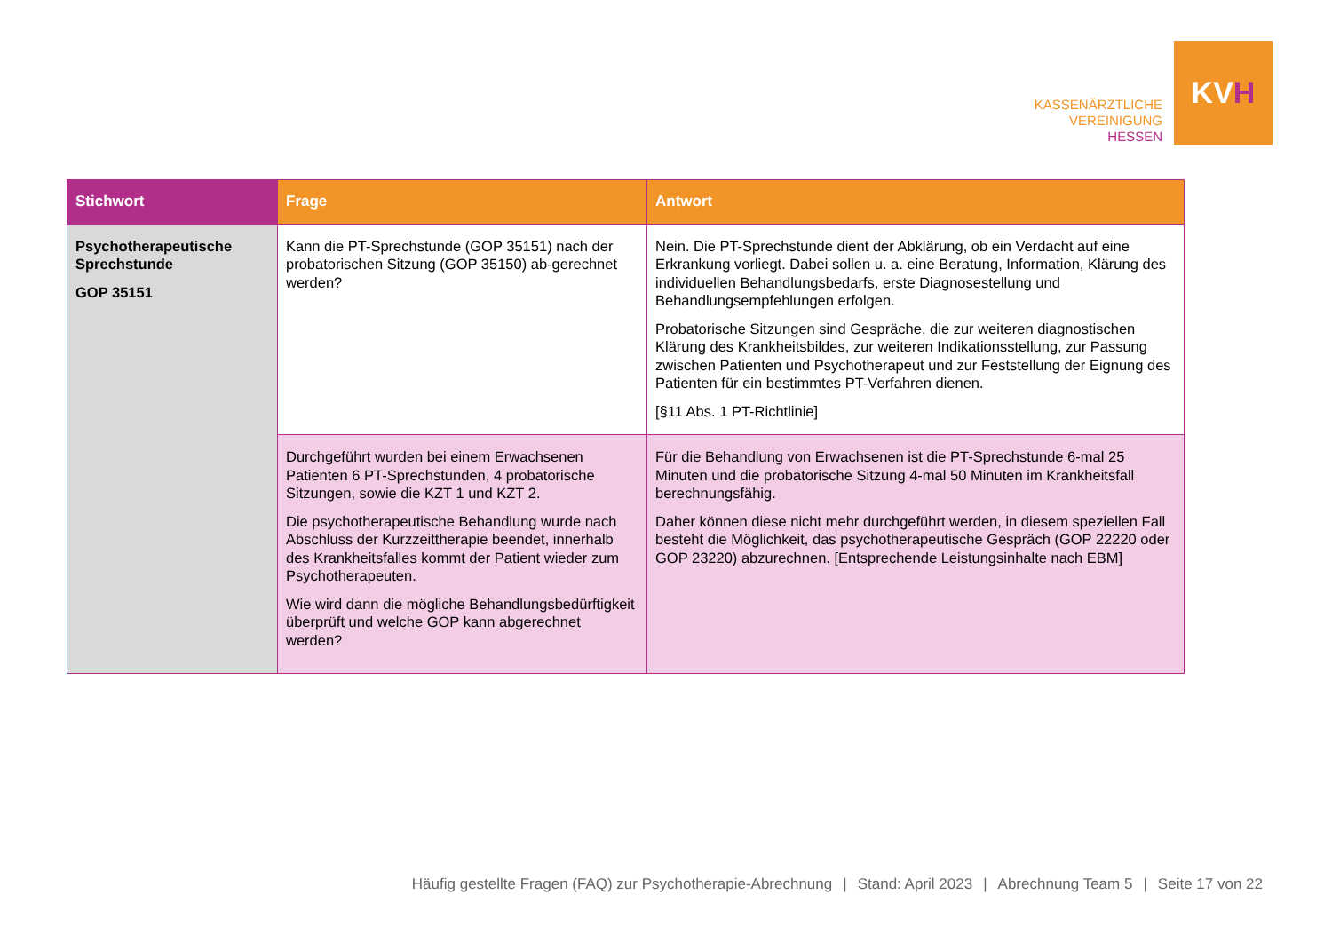KASSENÄRZTLICHE
VEREINIGUNG
HESSEN
KV H
| Stichwort | Frage | Antwort |
| --- | --- | --- |
| Psychotherapeutische Sprechstunde GOP 35151 | Kann die PT-Sprechstunde (GOP 35151) nach der probatorischen Sitzung (GOP 35150) ab-gerechnet werden? | Nein. Die PT-Sprechstunde dient der Abklärung, ob ein Verdacht auf eine Erkrankung vorliegt. Dabei sollen u. a. eine Beratung, Information, Klärung des individuellen Behandlungsbedarfs, erste Diagnosestellung und Behandlungsempfehlungen erfolgen. Probatorische Sitzungen sind Gespräche, die zur weiteren diagnostischen Klärung des Krankheitsbildes, zur weiteren Indikationsstellung, zur Passung zwischen Patienten und Psychotherapeut und zur Feststellung der Eignung des Patienten für ein bestimmtes PT-Verfahren dienen. [§11 Abs. 1 PT-Richtlinie] |
| | Durchgeführt wurden bei einem Erwachsenen Patienten 6 PT-Sprechstunden, 4 probatorische Sitzungen, sowie die KZT 1 und KZT 2. Die psychotherapeutische Behandlung wurde nach Abschluss der Kurzzeittherapie beendet, innerhalb des Krankheitsfalles kommt der Patient wieder zum Psychotherapeuten. Wie wird dann die mögliche Behandlungsbedürftigkeit überprüft und welche GOP kann abgerechnet werden? | Für die Behandlung von Erwachsenen ist die PT-Sprechstunde 6-mal 25 Minuten und die probatorische Sitzung 4-mal 50 Minuten im Krankheitsfall berechnungsfähig. Daher können diese nicht mehr durchgeführt werden, in diesem speziellen Fall besteht die Möglichkeit, das psychotherapeutische Gespräch (GOP 22220 oder GOP 23220) abzurechnen. [Entsprechende Leistungsinhalte nach EBM] |
Häufig gestellte Fragen (FAQ) zur Psychotherapie-Abrechnung | Stand: April 2023 | Abrechnung Team 5 | Seite 17 von 22